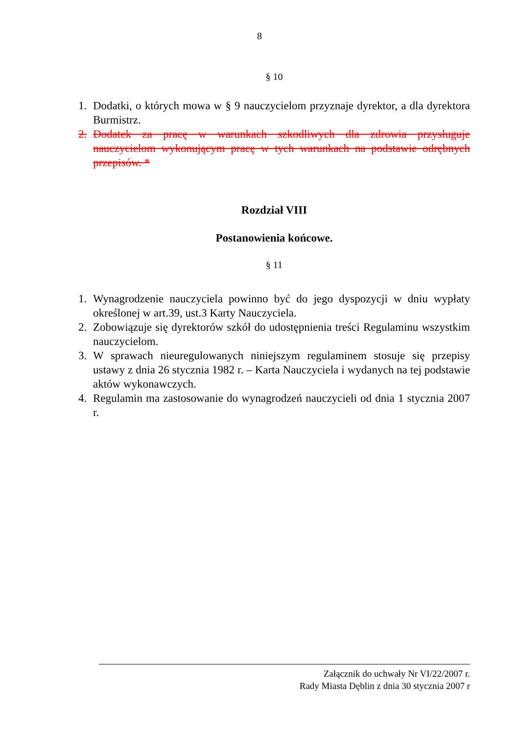8
§ 10
1. Dodatki, o których mowa w § 9 nauczycielom przyznaje dyrektor, a dla dyrektora Burmistrz.
2. Dodatek za pracę w warunkach szkodliwych dla zdrowia przysługuje nauczycielom wykonującym pracę w tych warunkach na podstawie odrębnych przepisów. *
Rozdział VIII
Postanowienia końcowe.
§ 11
1. Wynagrodzenie nauczyciela powinno być do jego dyspozycji w dniu wypłaty określonej w art.39, ust.3 Karty Nauczyciela.
2. Zobowiązuje się dyrektorów szkół do udostępnienia treści Regulaminu wszystkim nauczycielom.
3. W sprawach nieuregulowanych niniejszym regulaminem stosuje się przepisy ustawy z dnia 26 stycznia 1982 r. – Karta Nauczyciela i wydanych na tej podstawie aktów wykonawczych.
4. Regulamin ma zastosowanie do wynagrodzeń nauczycieli od dnia 1 stycznia 2007 r.
Załącznik do uchwały Nr VI/22/2007 r.
Rady Miasta Dęblin z dnia 30 stycznia 2007 r